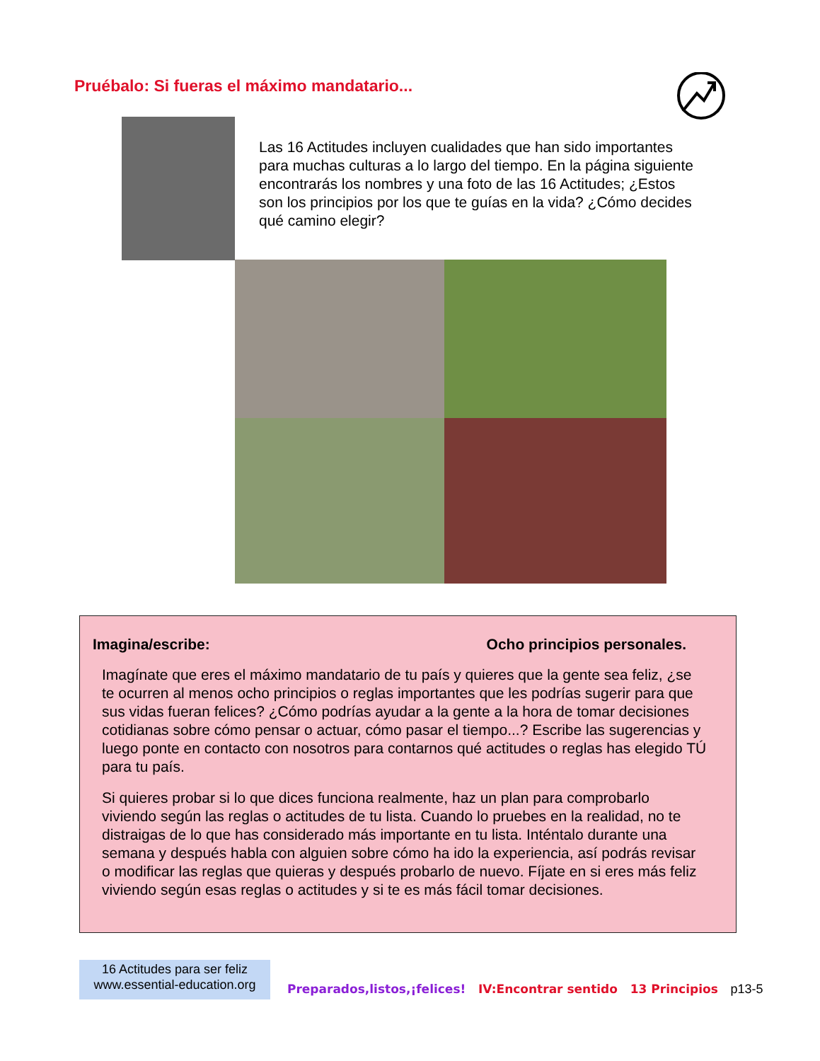Pruébalo: Si fueras el máximo mandatario...
Las 16 Actitudes incluyen cualidades que han sido importantes para muchas culturas a lo largo del tiempo. En la página siguiente encontrarás los nombres y una foto de las 16 Actitudes; ¿Estos son los principios por los que te guías en la vida? ¿Cómo decides qué camino elegir?
Imagina/escribe: Ocho principios personales.
Imagínate que eres el máximo mandatario de tu país y quieres que la gente sea feliz, ¿se te ocurren al menos ocho principios o reglas importantes que les podrías sugerir para que sus vidas fueran felices? ¿Cómo podrías ayudar a la gente a la hora de tomar decisiones cotidianas sobre cómo pensar o actuar, cómo pasar el tiempo...? Escribe las sugerencias y luego ponte en contacto con nosotros para contarnos qué actitudes o reglas has elegido TÚ para tu país.
Si quieres probar si lo que dices funciona realmente, haz un plan para comprobarlo viviendo según las reglas o actitudes de tu lista. Cuando lo pruebes en la realidad, no te distraigas de lo que has considerado más importante en tu lista. Inténtalo durante una semana y después habla con alguien sobre cómo ha ido la experiencia, así podrás revisar o modificar las reglas que quieras y después probarlo de nuevo. Fíjate en si eres más feliz viviendo según esas reglas o actitudes y si te es más fácil tomar decisiones.
16 Actitudes para ser feliz
www.essential-education.org
Preparados,listos,¡felices! IV:Encontrar sentido 13 Principios p13-5